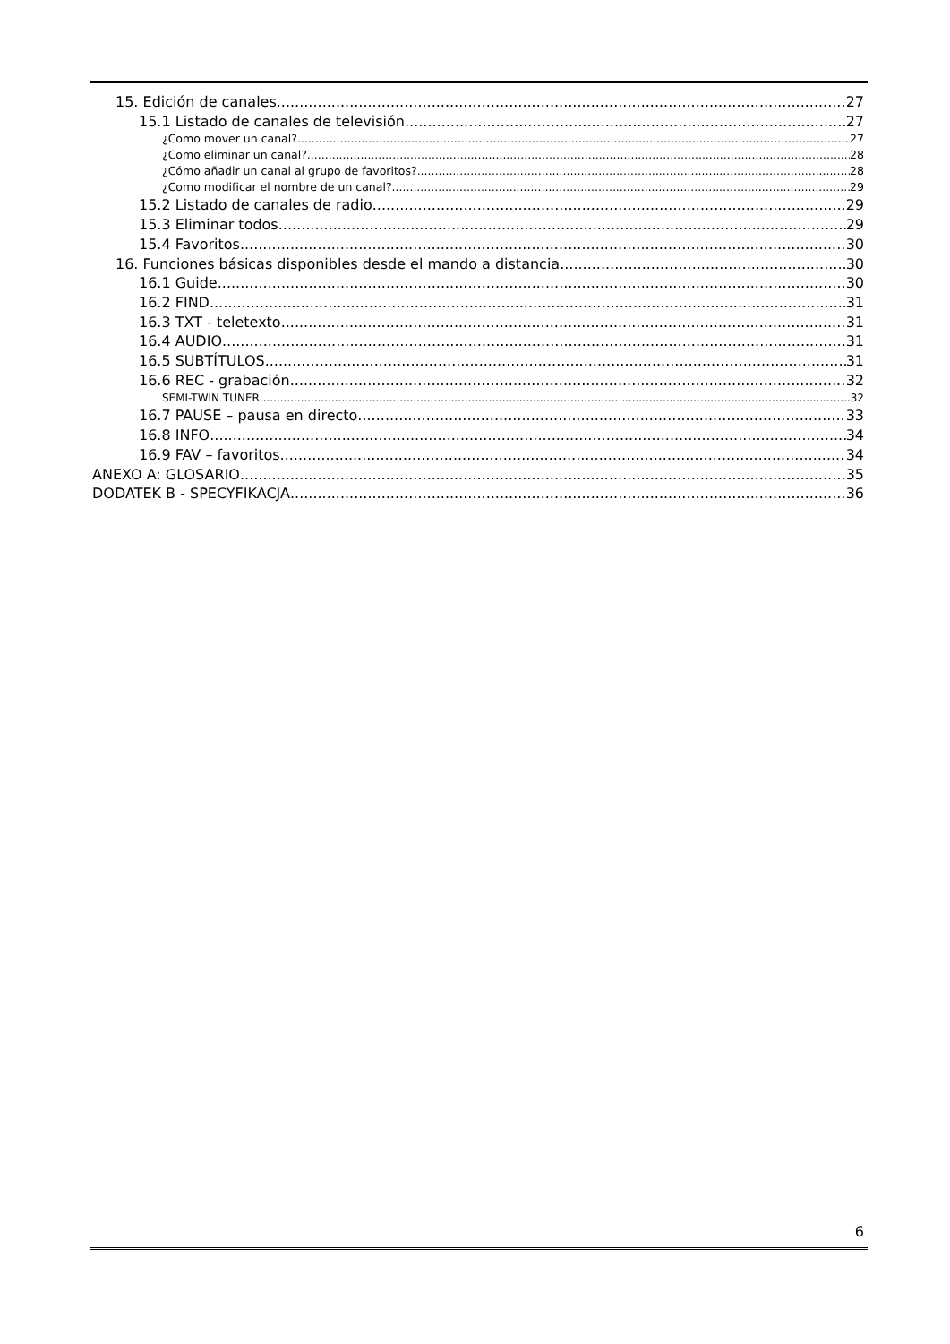15. Edición de canales 27
15.1 Listado de canales de televisión 27
¿Como mover un canal? 27
¿Como eliminar un canal? 28
¿Cómo añadir un canal al grupo de favoritos? 28
¿Como modificar el nombre de un canal? 29
15.2 Listado de canales de radio 29
15.3 Eliminar todos 29
15.4 Favoritos 30
16. Funciones básicas disponibles desde el mando a distancia 30
16.1 Guide 30
16.2 FIND 31
16.3 TXT - teletexto 31
16.4 AUDIO 31
16.5 SUBTÍTULOS 31
16.6 REC - grabación 32
SEMI-TWIN TUNER 32
16.7 PAUSE – pausa en directo 33
16.8 INFO 34
16.9 FAV – favoritos 34
ANEXO A: GLOSARIO 35
DODATEK B - SPECYFIKACJA 36
6